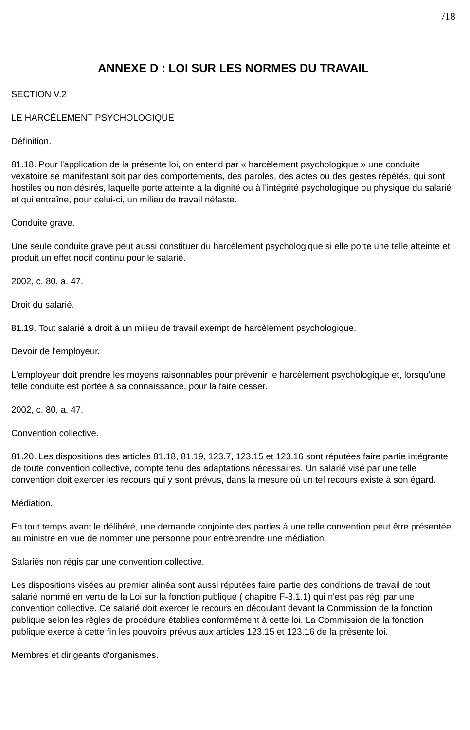/18
ANNEXE D : LOI SUR LES NORMES DU TRAVAIL
SECTION V.2
LE HARCÈLEMENT PSYCHOLOGIQUE
Définition.
81.18. Pour l'application de la présente loi, on entend par « harcèlement psychologique » une conduite vexatoire se manifestant soit par des comportements, des paroles, des actes ou des gestes répétés, qui sont hostiles ou non désirés, laquelle porte atteinte à la dignité ou à l'intégrité psychologique ou physique du salarié et qui entraîne, pour celui-ci, un milieu de travail néfaste.
Conduite grave.
Une seule conduite grave peut aussi constituer du harcèlement psychologique si elle porte une telle atteinte et produit un effet nocif continu pour le salarié.
2002, c. 80, a. 47.
Droit du salarié.
81.19. Tout salarié a droit à un milieu de travail exempt de harcèlement psychologique.
Devoir de l'employeur.
L'employeur doit prendre les moyens raisonnables pour prévenir le harcèlement psychologique et, lorsqu'une telle conduite est portée à sa connaissance, pour la faire cesser.
2002, c. 80, a. 47.
Convention collective.
81.20. Les dispositions des articles 81.18, 81.19, 123.7, 123.15 et 123.16 sont réputées faire partie intégrante de toute convention collective, compte tenu des adaptations nécessaires. Un salarié visé par une telle convention doit exercer les recours qui y sont prévus, dans la mesure où un tel recours existe à son égard.
Médiation.
En tout temps avant le délibéré, une demande conjointe des parties à une telle convention peut être présentée au ministre en vue de nommer une personne pour entreprendre une médiation.
Salariés non régis par une convention collective.
Les dispositions visées au premier alinéa sont aussi réputées faire partie des conditions de travail de tout salarié nommé en vertu de la Loi sur la fonction publique ( chapitre F-3.1.1) qui n'est pas régi par une convention collective. Ce salarié doit exercer le recours en découlant devant la Commission de la fonction publique selon les règles de procédure établies conformément à cette loi. La Commission de la fonction publique exerce à cette fin les pouvoirs prévus aux articles 123.15 et 123.16 de la présente loi.
Membres et dirigeants d'organismes.